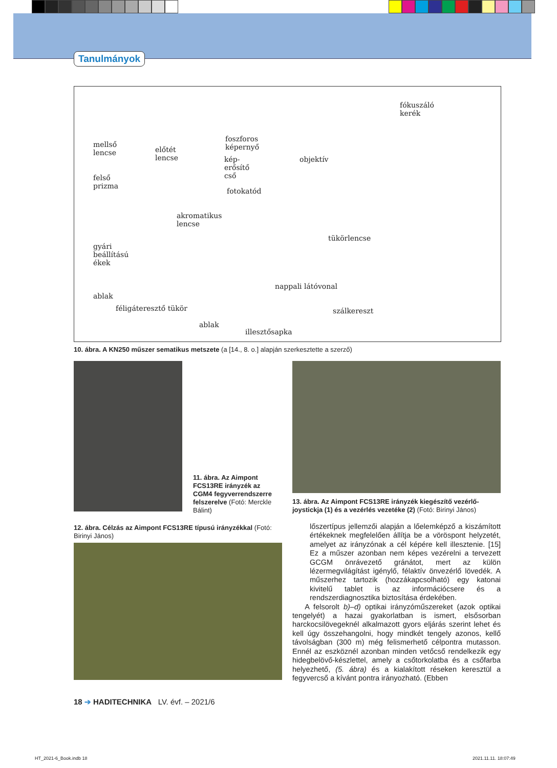Tanulmányok
fókuszáló
kerék
mellső
lencse előtét
lencse
foszforos
képernyő
kép-
erősítő
cső
objektív
felső
prizma
fotokatód
akromatikus
lencse
tükörlencse
gyári
beállítású
ékek
nappali látóvonal
ablak
féligáteresztő tükör szálkereszt
ablak
illesztősapka
10. ábra. A KN250 műszer sematikus metszete (a [14., 8. o.] alapján szerkesztette a szerző)
11. ábra. Az Aimpont FCS13RE irányzék az CGM4 fegyverrendszerre felszerelve (Fotó: Merckle Bálint)
13. ábra. Az Aimpont FCS13RE irányzék kiegészítő vezérlő-joystickja (1) és a vezérlés vezetéke (2) (Fotó: Birinyi János)
12. ábra. Célzás az Aimpont FCS13RE típusú irányzékkal (Fotó: Birinyi János)
lőszertípus jellemzői alapján a lőelemképző a kiszámított értékeknek megfelelően állítja be a vöröspont helyzetét, amelyet az irányzónak a cél képére kell illesztenie. [15] Ez a műszer azonban nem képes vezérelni a tervezett GCGM önrávezető gránátot, mert az külön lézermegvilágítást igénylő, félaktív önvezérlő lövedék. A műszerhez tartozik (hozzákapcsolható) egy katonai kivitelű tablet is az információcsere és a rendszerdiagnosztika biztosítása érdekében.
A felsorolt b)–d) optikai irányzóműszereket (azok optikai tengelyét) a hazai gyakorlatban is ismert, elsősorban harckocsilövegeknél alkalmazott gyors eljárás szerint lehet és kell úgy összehangolni, hogy mindkét tengely azonos, kellő távolságban (300 m) még felismerhető célpontra mutasson. Ennél az eszköznél azonban minden vetőcső rendelkezik egy hidegbelövő-készlettel, amely a csőtorkolatba és a csőfarba helyezhető, (5. ábra) és a kialakított réseken keresztül a fegyvercső a kívánt pontra irányozható. (Ebben
18 ➔ HADITECHNIKA LV. évf. – 2021/6
HT_2021-6_Book.indb 18 2021.11.11. 18:07:49